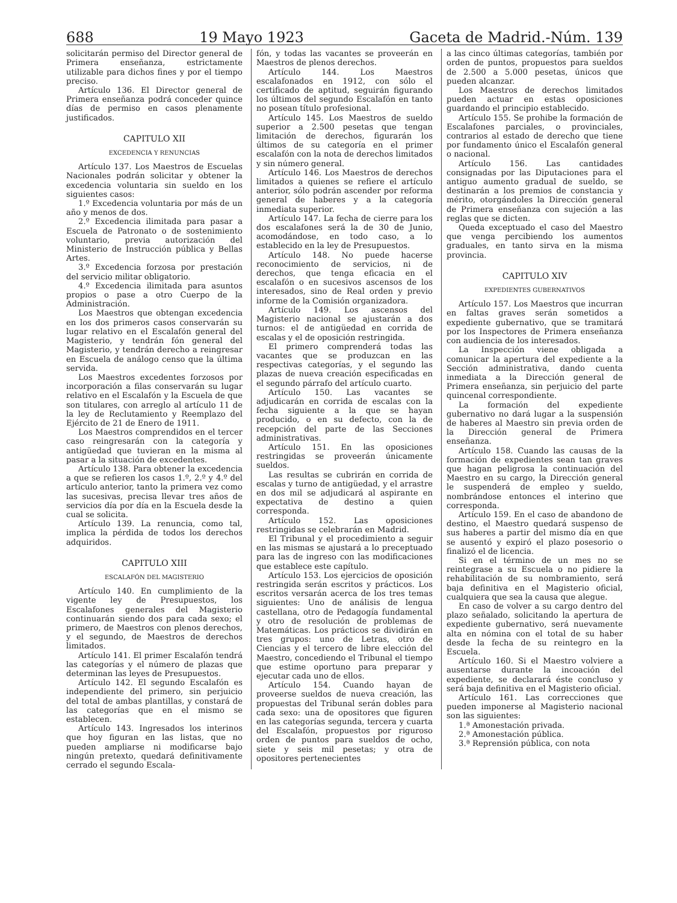688 19 Mayo 1923 Gaceta de Madrid.-Núm. 139
solicitarán permiso del Director general de Primera enseñanza, estrictamente utilizable para dichos fines y por el tiempo preciso.
Artículo 136. El Director general de Primera enseñanza podrá conceder quince días de permiso en casos plenamente justificados.
CAPITULO XII
EXCEDENCIA Y RENUNCIAS
Artículo 137. Los Maestros de Escuelas Nacionales podrán solicitar y obtener la excedencia voluntaria sin sueldo en los siguientes casos:
1.º Excedencia voluntaria por más de un año y menos de dos.
2.º Excedencia ilimitada para pasar a Escuela de Patronato o de sostenimiento voluntario, previa autorización del Ministerio de Instrucción pública y Bellas Artes.
3.º Excedencia forzosa por prestación del servicio militar obligatorio.
4.º Excedencia ilimitada para asuntos propios o pase a otro Cuerpo de la Administración.
Los Maestros que obtengan excedencia en los dos primeros casos conservarán su lugar relativo en el Escalafón general del Magisterio, y tendrán fón general del Magisterio, y tendrán derecho a reingresar en Escuela de análogo censo que la última servida.
Los Maestros excedentes forzosos por incorporación a filas conservarán su lugar relativo en el Escalafón y la Escuela de que son titulares, con arreglo al artículo 11 de la ley de Reclutamiento y Reemplazo del Ejército de 21 de Enero de 1911.
Los Maestros comprendidos en el tercer caso reingresarán con la categoría y antigüedad que tuvieran en la misma al pasar a la situación de excedentes.
Artículo 138. Para obtener la excedencia a que se refieren los casos 1.º, 2.º y 4.º del artículo anterior, tanto la primera vez como las sucesivas, precisa llevar tres años de servicios día por día en la Escuela desde la cual se solicita.
Artículo 139. La renuncia, como tal, implica la pérdida de todos los derechos adquiridos.
CAPITULO XIII
ESCALAFÓN DEL MAGISTERIO
Artículo 140. En cumplimiento de la vigente ley de Presupuestos, los Escalafones generales del Magisterio continuarán siendo dos para cada sexo; el primero, de Maestros con plenos derechos, y el segundo, de Maestros de derechos limitados.
Artículo 141. El primer Escalafón tendrá las categorías y el número de plazas que determinan las leyes de Presupuestos.
Artículo 142. El segundo Escalafón es independiente del primero, sin perjuicio del total de ambas plantillas, y constará de las categorías que en el mismo se establecen.
Artículo 143. Ingresados los interinos que hoy figuran en las listas, que no pueden ampliarse ni modificarse bajo ningún pretexto, quedará definitivamente cerrado el segundo Escala-
fón, y todas las vacantes se proveerán en Maestros de plenos derechos.
Artículo 144. Los Maestros escalafonados en 1912, con sólo el certificado de aptitud, seguirán figurando los últimos del segundo Escalafón en tanto no posean título profesional.
Artículo 145. Los Maestros de sueldo superior a 2.500 pesetas que tengan limitación de derechos, figurarán los últimos de su categoría en el primer escalafón con la nota de derechos limitados y sin número general.
Artículo 146. Los Maestros de derechos limitados a quienes se refiere el artículo anterior, sólo podrán ascender por reforma general de haberes y a la categoría inmediata superior.
Artículo 147. La fecha de cierre para los dos escalafones será la de 30 de Junio, acomodándose, en todo caso, a lo establecido en la ley de Presupuestos.
Artículo 148. No puede hacerse reconocimiento de servicios, ni de derechos, que tenga eficacia en el escalafón o en sucesivos ascensos de los interesados, sino de Real orden y previo informe de la Comisión organizadora.
Artículo 149. Los ascensos del Magisterio nacional se ajustarán a dos turnos: el de antigüedad en corrida de escalas y el de oposición restringida.
El primero comprenderá todas las vacantes que se produzcan en las respectivas categorías, y el segundo las plazas de nueva creación especificadas en el segundo párrafo del artículo cuarto.
Artículo 150. Las vacantes se adjudicarán en corrida de escalas con la fecha siguiente a la que se hayan producido, o en su defecto, con la de recepción del parte de las Secciones administrativas.
Artículo 151. En las oposiciones restringidas se proveerán únicamente sueldos.
Las resultas se cubrirán en corrida de escalas y turno de antigüedad, y el arrastre en dos mil se adjudicará al aspirante en expectativa de destino a quien corresponda.
Artículo 152. Las oposiciones restringidas se celebrarán en Madrid.
El Tribunal y el procedimiento a seguir en las mismas se ajustará a lo preceptuado para las de ingreso con las modificaciones que establece este capítulo.
Artículo 153. Los ejercicios de oposición restringida serán escritos y prácticos. Los escritos versarán acerca de los tres temas siguientes: Uno de análisis de lengua castellana, otro de Pedagogía fundamental y otro de resolución de problemas de Matemáticas. Los prácticos se dividirán en tres grupos: uno de Letras, otro de Ciencias y el tercero de libre elección del Maestro, concediendo el Tribunal el tiempo que estime oportuno para preparar y ejecutar cada uno de ellos.
Artículo 154. Cuando hayan de proveerse sueldos de nueva creación, las propuestas del Tribunal serán dobles para cada sexo: una de opositores que figuren en las categorías segunda, tercera y cuarta del Escalafón, propuestos por riguroso orden de puntos para sueldos de ocho, siete y seis mil pesetas; y otra de opositores pertenecientes
a las cinco últimas categorías, también por orden de puntos, propuestos para sueldos de 2.500 a 5.000 pesetas, únicos que pueden alcanzar.
Los Maestros de derechos limitados pueden actuar en estas oposiciones guardando el principio establecido.
Artículo 155. Se prohibe la formación de Escalafones parciales, o provinciales, contrarios al estado de derecho que tiene por fundamento único el Escalafón general o nacional.
Artículo 156. Las cantidades consignadas por las Diputaciones para el antiguo aumento gradual de sueldo, se destinarán a los premios de constancia y mérito, otorgándoles la Dirección general de Primera enseñanza con sujeción a las reglas que se dicten.
Queda exceptuado el caso del Maestro que venga percibiendo los aumentos graduales, en tanto sirva en la misma provincia.
CAPITULO XIV
EXPEDIENTES GUBERNATIVOS
Artículo 157. Los Maestros que incurran en faltas graves serán sometidos a expediente gubernativo, que se tramitará por los Inspectores de Primera enseñanza con audiencia de los interesados.
La Inspección viene obligada a comunicar la apertura del expediente a la Sección administrativa, dando cuenta inmediata a la Dirección general de Primera enseñanza, sin perjuicio del parte quincenal correspondiente.
La formación del expediente gubernativo no dará lugar a la suspensión de haberes al Maestro sin previa orden de la Dirección general de Primera enseñanza.
Artículo 158. Cuando las causas de la formación de expedientes sean tan graves que hagan peligrosa la continuación del Maestro en su cargo, la Dirección general le suspenderá de empleo y sueldo, nombrándose entonces el interino que corresponda.
Artículo 159. En el caso de abandono de destino, el Maestro quedará suspenso de sus haberes a partir del mismo día en que se ausentó y expiró el plazo posesorio o finalizó el de licencia.
Si en el término de un mes no se reintegrase a su Escuela o no pidiere la rehabilitación de su nombramiento, será baja definitiva en el Magisterio oficial, cualquiera que sea la causa que alegue.
En caso de volver a su cargo dentro del plazo señalado, solicitando la apertura de expediente gubernativo, será nuevamente alta en nómina con el total de su haber desde la fecha de su reintegro en la Escuela.
Artículo 160. Si el Maestro volviere a ausentarse durante la incoación del expediente, se declarará éste concluso y será baja definitiva en el Magisterio oficial.
Artículo 161. Las correcciones que pueden imponerse al Magisterio nacional son las siguientes:
1.ª Amonestación privada.
2.ª Amonestación pública.
3.ª Reprensión pública, con nota